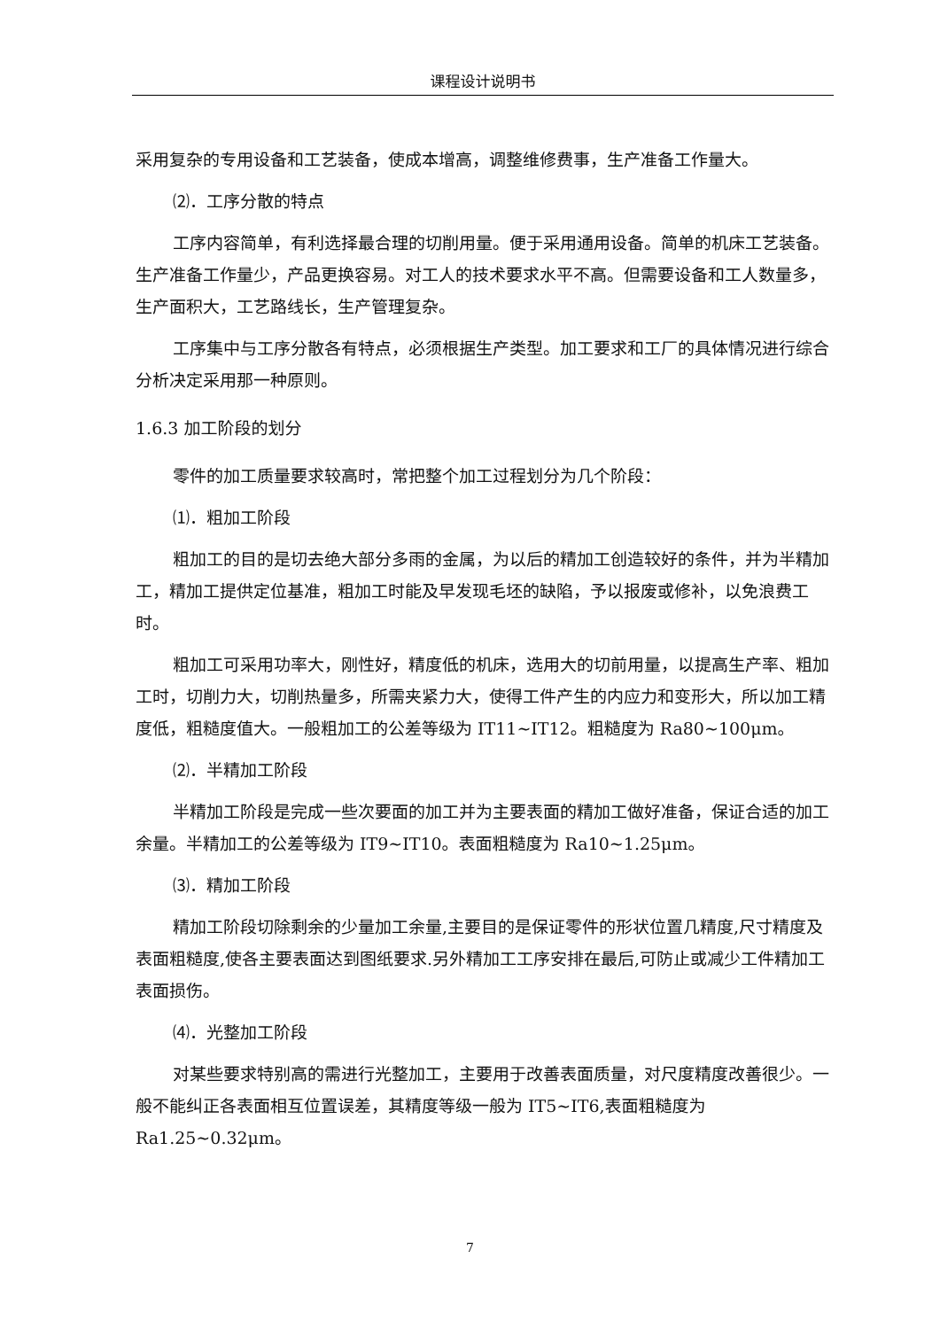课程设计说明书
采用复杂的专用设备和工艺装备，使成本增高，调整维修费事，生产准备工作量大。
⑵．工序分散的特点
工序内容简单，有利选择最合理的切削用量。便于采用通用设备。简单的机床工艺装备。生产准备工作量少，产品更换容易。对工人的技术要求水平不高。但需要设备和工人数量多，生产面积大，工艺路线长，生产管理复杂。
工序集中与工序分散各有特点，必须根据生产类型。加工要求和工厂的具体情况进行综合分析决定采用那一种原则。
1.6.3 加工阶段的划分
零件的加工质量要求较高时，常把整个加工过程划分为几个阶段：
⑴．粗加工阶段
粗加工的目的是切去绝大部分多雨的金属，为以后的精加工创造较好的条件，并为半精加工，精加工提供定位基准，粗加工时能及早发现毛坯的缺陷，予以报废或修补，以免浪费工时。
粗加工可采用功率大，刚性好，精度低的机床，选用大的切前用量，以提高生产率、粗加工时，切削力大，切削热量多，所需夹紧力大，使得工件产生的内应力和变形大，所以加工精度低，粗糙度值大。一般粗加工的公差等级为 IT11~IT12。粗糙度为 Ra80~100μm。
⑵．半精加工阶段
半精加工阶段是完成一些次要面的加工并为主要表面的精加工做好准备，保证合适的加工余量。半精加工的公差等级为 IT9~IT10。表面粗糙度为 Ra10~1.25μm。
⑶．精加工阶段
精加工阶段切除剩余的少量加工余量,主要目的是保证零件的形状位置几精度,尺寸精度及表面粗糙度,使各主要表面达到图纸要求.另外精加工工序安排在最后,可防止或减少工件精加工表面损伤。
⑷．光整加工阶段
对某些要求特别高的需进行光整加工，主要用于改善表面质量，对尺度精度改善很少。一般不能纠正各表面相互位置误差，其精度等级一般为 IT5~IT6,表面粗糙度为 Ra1.25~0.32μm。
7